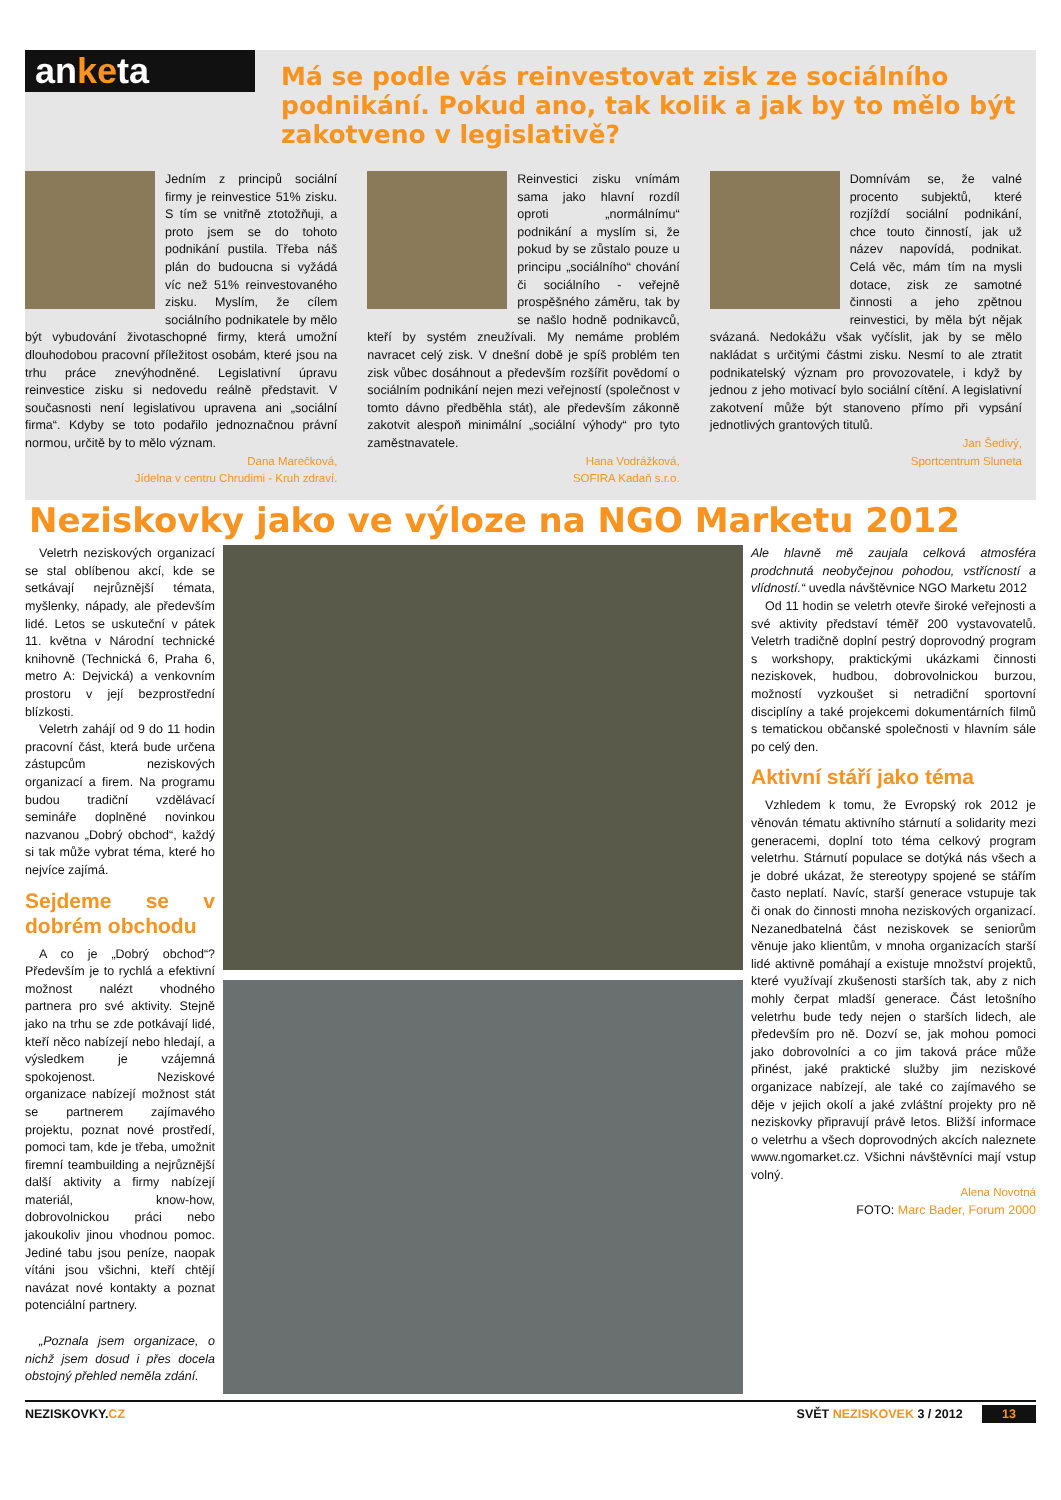anketa
Má se podle vás reinvestovat zisk ze sociálního podnikání. Pokud ano, tak kolik a jak by to mělo být zakotveno v legislativě?
Jedním z principů sociální firmy je reinvestice 51% zisku. S tím se vnitřně ztotožňuji, a proto jsem se do tohoto podnikání pustila. Třeba náš plán do budoucna si vyžádá víc než 51% reinvestovaného zisku. Myslím, že cílem sociálního podnikatele by mělo být vybudování životaschopné firmy, která umožní dlouhodobou pracovní příležitost osobám, které jsou na trhu práce znevýhodněné. Legislativní úpravu reinvestice zisku si nedovedu reálně představit. V současnosti není legislativou upravena ani „sociální firma“. Kdyby se toto podařilo jednoznačnou právní normou, určitě by to mělo význam.
Dana Marečková,
Jídelna v centru Chrudimi - Kruh zdraví.
Reinvestici zisku vnímám sama jako hlavní rozdíl oproti „normálnímu“ podnikání a myslím si, že pokud by se zůstalo pouze u principu „sociálního“ chování či sociálního - veřejně prospěšného záměru, tak by se našlo hodně podnikavců, kteří by systém zneužívali. My nemáme problém navracet celý zisk. V dnešní době je spíš problém ten zisk vůbec dosáhnout a především rozšířit povědomí o sociálním podnikání nejen mezi veřejností (společnost v tomto dávno předběhla stát), ale především zákonně zakotvit alespoň minimální „sociální výhody“ pro tyto zaměstnavatele.
Hana Vodrážková,
SOFIRA Kadaň s.r.o.
Domnívám se, že valné procento subjektů, které rozjíždí sociální podnikání, chce touto činností, jak už název napovídá, podnikat. Celá věc, mám tím na mysli dotace, zisk ze samotné činnosti a jeho zpětnou reinvestici, by měla být nějak svázaná. Nedokážu však vyčíslit, jak by se mělo nakládat s určitými částmi zisku. Nesmí to ale ztratit podnikatelský význam pro provozovatele, i když by jednou z jeho motivací bylo sociální cítění. A legislativní zakotvení může být stanoveno přímo při vypsání jednotlivých grantových titulů.
Jan Šedivý,
Sportcentrum Sluneta
Neziskovky jako ve výloze na NGO Marketu 2012
Veletrh neziskových organizací se stal oblíbenou akcí, kde se setkávají nejrůznější témata, myšlenky, nápady, ale především lidé. Letos se uskuteční v pátek 11. května v Národní technické knihovně (Technická 6, Praha 6, metro A: Dejvická) a venkovním prostoru v její bezprostřední blízkosti.
Veletrh zahájí od 9 do 11 hodin pracovní část, která bude určena zástupcům neziskových organizací a firem. Na programu budou tradiční vzdělávací semináře doplněné novinkou nazvanou „Dobrý obchod“, každý si tak může vybrat téma, které ho nejvíce zajímá.
Sejdeme se v dobrém obchodu
A co je „Dobrý obchod“? Především je to rychlá a efektivní možnost nalézt vhodného partnera pro své aktivity. Stejně jako na trhu se zde potkávají lidé, kteří něco nabízejí nebo hledají, a výsledkem je vzájemná spokojenost. Neziskové organizace nabízejí možnost stát se partnerem zajímavého projektu, poznat nové prostředí, pomoci tam, kde je třeba, umožnit firemní teambuilding a nejrůznější další aktivity a firmy nabízejí materiál, know-how, dobrovolnickou práci nebo jakoukoliv jinou vhodnou pomoc. Jediné tabu jsou peníze, naopak vítáni jsou všichni, kteří chtějí navázat nové kontakty a poznat potenciální partnery.
„Poznala jsem organizace, o nichž jsem dosud i přes docela obstojný přehled neměla zdání.
Ale hlavně mě zaujala celková atmosféra prodchnutá neobyčejnou pohodou, vstřícností a vlídností.“ uvedla návštěvnice NGO Marketu 2012
Od 11 hodin se veletrh otevře široké veřejnosti a své aktivity představí téměř 200 vystavovatelů. Veletrh tradičně doplní pestrý doprovodný program s workshopy, praktickými ukázkami činnosti neziskovek, hudbou, dobrovolnickou burzou, možností vyzkoušet si netradiční sportovní disciplíny a také projekcemi dokumentárních filmů s tematickou občanské společnosti v hlavním sále po celý den.
Aktivní stáří jako téma
Vzhledem k tomu, že Evropský rok 2012 je věnován tématu aktivního stárnutí a solidarity mezi generacemi, doplní toto téma celkový program veletrhu. Stárnutí populace se dotýká nás všech a je dobré ukázat, že stereotypy spojené se stářím často neplatí. Navíc, starší generace vstupuje tak či onak do činnosti mnoha neziskových organizací. Nezanedbatelná část neziskovek se seniorům věnuje jako klientům, v mnoha organizacích starší lidé aktivně pomáhají a existuje množství projektů, které využívají zkušenosti starších tak, aby z nich mohly čerpat mladší generace. Část letošního veletrhu bude tedy nejen o starších lidech, ale především pro ně. Dozví se, jak mohou pomoci jako dobrovolníci a co jim taková práce může přinést, jaké praktické služby jim neziskové organizace nabízejí, ale také co zajímavého se děje v jejich okolí a jaké zvláštní projekty pro ně neziskovky připravují právě letos. Bližší informace o veletrhu a všech doprovodných akcích naleznete www.ngomarket.cz. Všichni návštěvníci mají vstup volný.
Alena Novotná
FOTO: Marc Bader, Forum 2000
NEZISKOVKY.CZ SVĚT NEZISKOVEK 3 / 2012 13